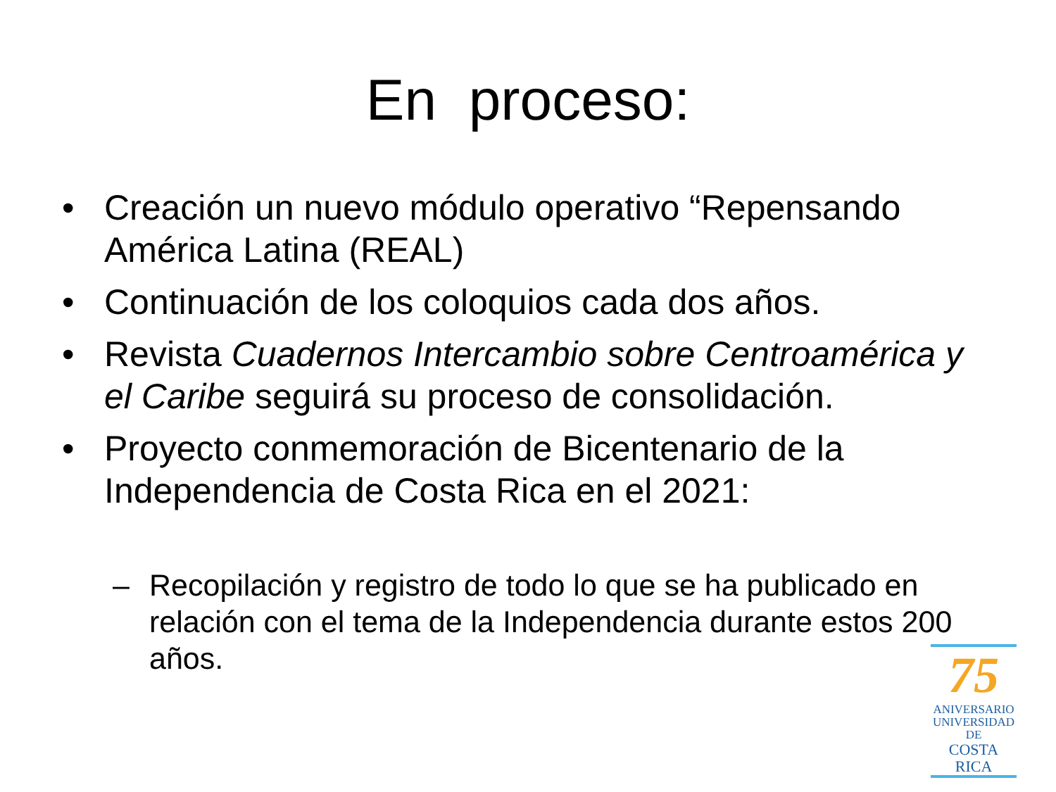En proceso:
• Creación un nuevo módulo operativo “Repensando América Latina (REAL)
• Continuación de los coloquios cada dos años.
• Revista Cuadernos Intercambio sobre Centroamérica y el Caribe seguirá su proceso de consolidación.
• Proyecto conmemoración de Bicentenario de la Independencia de Costa Rica en el 2021:
– Recopilación y registro de todo lo que se ha publicado en relación con el tema de la Independencia durante estos 200 años.
75
ANIVERSARIO
UNIVERSIDAD DE
COSTA RICA